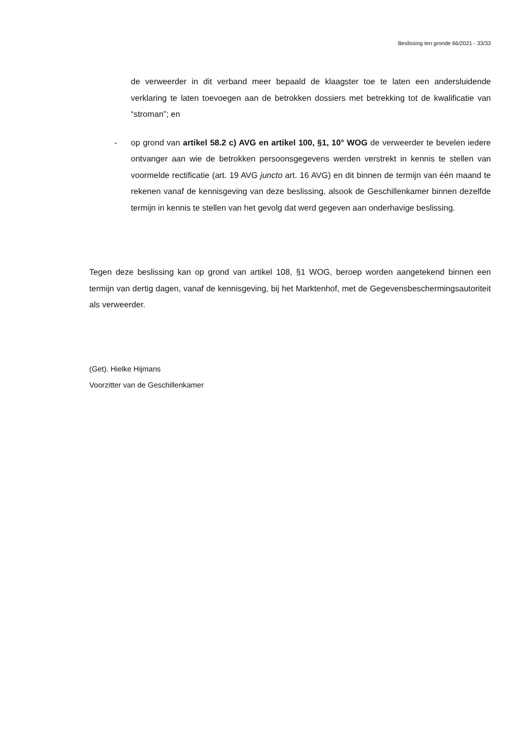Beslissing ten gronde 66/2021 - 33/33
de verweerder in dit verband meer bepaald de klaagster toe te laten een andersluidende verklaring te laten toevoegen aan de betrokken dossiers met betrekking tot de kwalificatie van “stroman”; en
- op grond van artikel 58.2 c) AVG en artikel 100, §1, 10° WOG de verweerder te bevelen iedere ontvanger aan wie de betrokken persoonsgegevens werden verstrekt in kennis te stellen van voormelde rectificatie (art. 19 AVG juncto art. 16 AVG) en dit binnen de termijn van één maand te rekenen vanaf de kennisgeving van deze beslissing, alsook de Geschillenkamer binnen dezelfde termijn in kennis te stellen van het gevolg dat werd gegeven aan onderhavige beslissing.
Tegen deze beslissing kan op grond van artikel 108, §1 WOG, beroep worden aangetekend binnen een termijn van dertig dagen, vanaf de kennisgeving, bij het Marktenhof, met de Gegevensbeschermingsautoriteit als verweerder.
(Get). Hielke Hijmans
Voorzitter van de Geschillenkamer